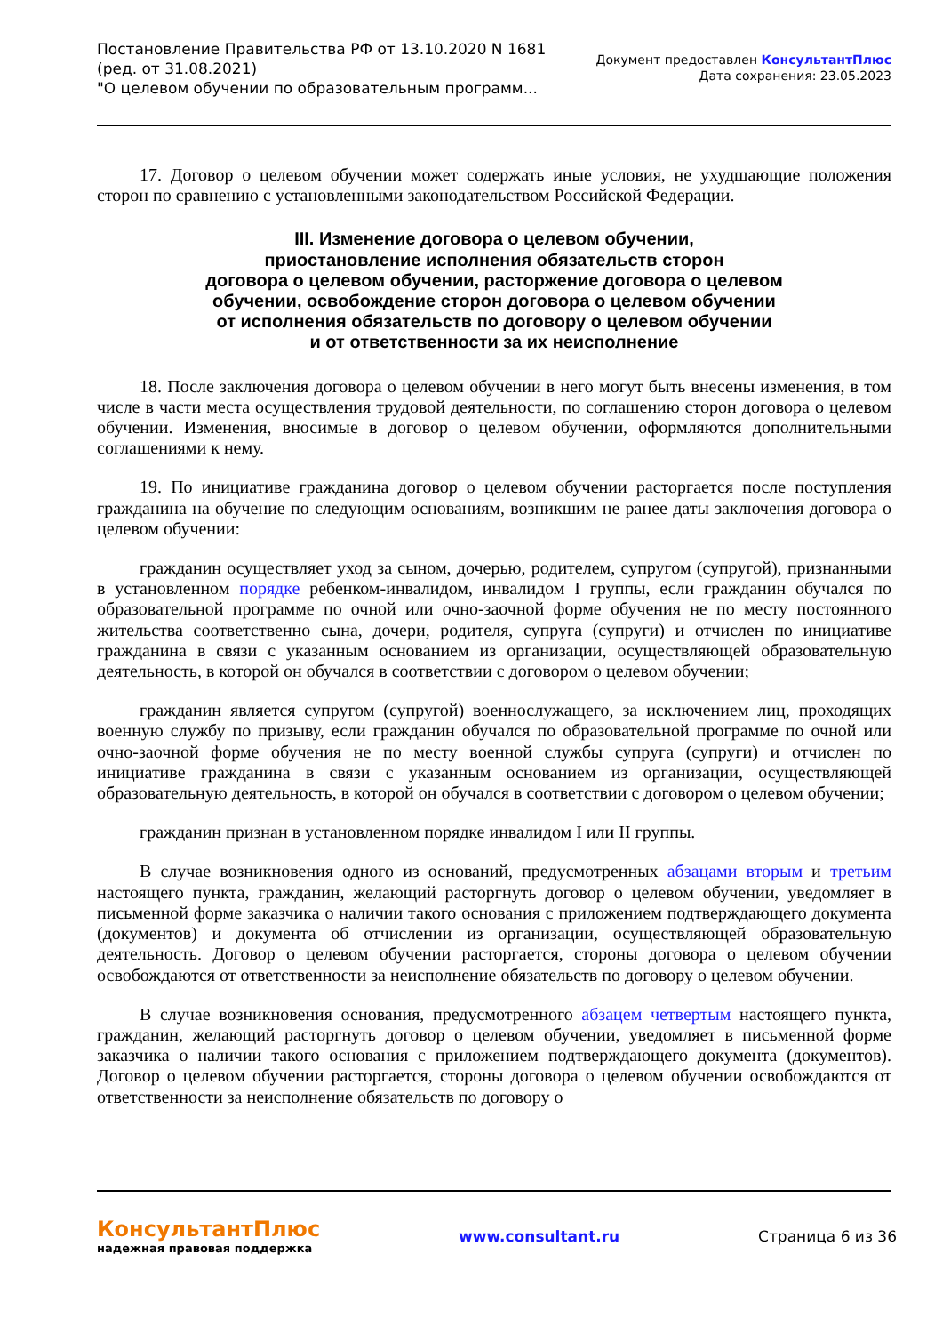Постановление Правительства РФ от 13.10.2020 N 1681
(ред. от 31.08.2021)
"О целевом обучении по образовательным программ...
Документ предоставлен КонсультантПлюс
Дата сохранения: 23.05.2023
17. Договор о целевом обучении может содержать иные условия, не ухудшающие положения сторон по сравнению с установленными законодательством Российской Федерации.
III. Изменение договора о целевом обучении,
приостановление исполнения обязательств сторон
договора о целевом обучении, расторжение договора о целевом
обучении, освобождение сторон договора о целевом обучении
от исполнения обязательств по договору о целевом обучении
и от ответственности за их неисполнение
18. После заключения договора о целевом обучении в него могут быть внесены изменения, в том числе в части места осуществления трудовой деятельности, по соглашению сторон договора о целевом обучении. Изменения, вносимые в договор о целевом обучении, оформляются дополнительными соглашениями к нему.
19. По инициативе гражданина договор о целевом обучении расторгается после поступления гражданина на обучение по следующим основаниям, возникшим не ранее даты заключения договора о целевом обучении:
гражданин осуществляет уход за сыном, дочерью, родителем, супругом (супругой), признанными в установленном порядке ребенком-инвалидом, инвалидом I группы, если гражданин обучался по образовательной программе по очной или очно-заочной форме обучения не по месту постоянного жительства соответственно сына, дочери, родителя, супруга (супруги) и отчислен по инициативе гражданина в связи с указанным основанием из организации, осуществляющей образовательную деятельность, в которой он обучался в соответствии с договором о целевом обучении;
гражданин является супругом (супругой) военнослужащего, за исключением лиц, проходящих военную службу по призыву, если гражданин обучался по образовательной программе по очной или очно-заочной форме обучения не по месту военной службы супруга (супруги) и отчислен по инициативе гражданина в связи с указанным основанием из организации, осуществляющей образовательную деятельность, в которой он обучался в соответствии с договором о целевом обучении;
гражданин признан в установленном порядке инвалидом I или II группы.
В случае возникновения одного из оснований, предусмотренных абзацами вторым и третьим настоящего пункта, гражданин, желающий расторгнуть договор о целевом обучении, уведомляет в письменной форме заказчика о наличии такого основания с приложением подтверждающего документа (документов) и документа об отчислении из организации, осуществляющей образовательную деятельность. Договор о целевом обучении расторгается, стороны договора о целевом обучении освобождаются от ответственности за неисполнение обязательств по договору о целевом обучении.
В случае возникновения основания, предусмотренного абзацем четвертым настоящего пункта, гражданин, желающий расторгнуть договор о целевом обучении, уведомляет в письменной форме заказчика о наличии такого основания с приложением подтверждающего документа (документов). Договор о целевом обучении расторгается, стороны договора о целевом обучении освобождаются от ответственности за неисполнение обязательств по договору о
КонсультантПлюс
надежная правовая поддержка
www.consultant.ru Страница 6 из 36